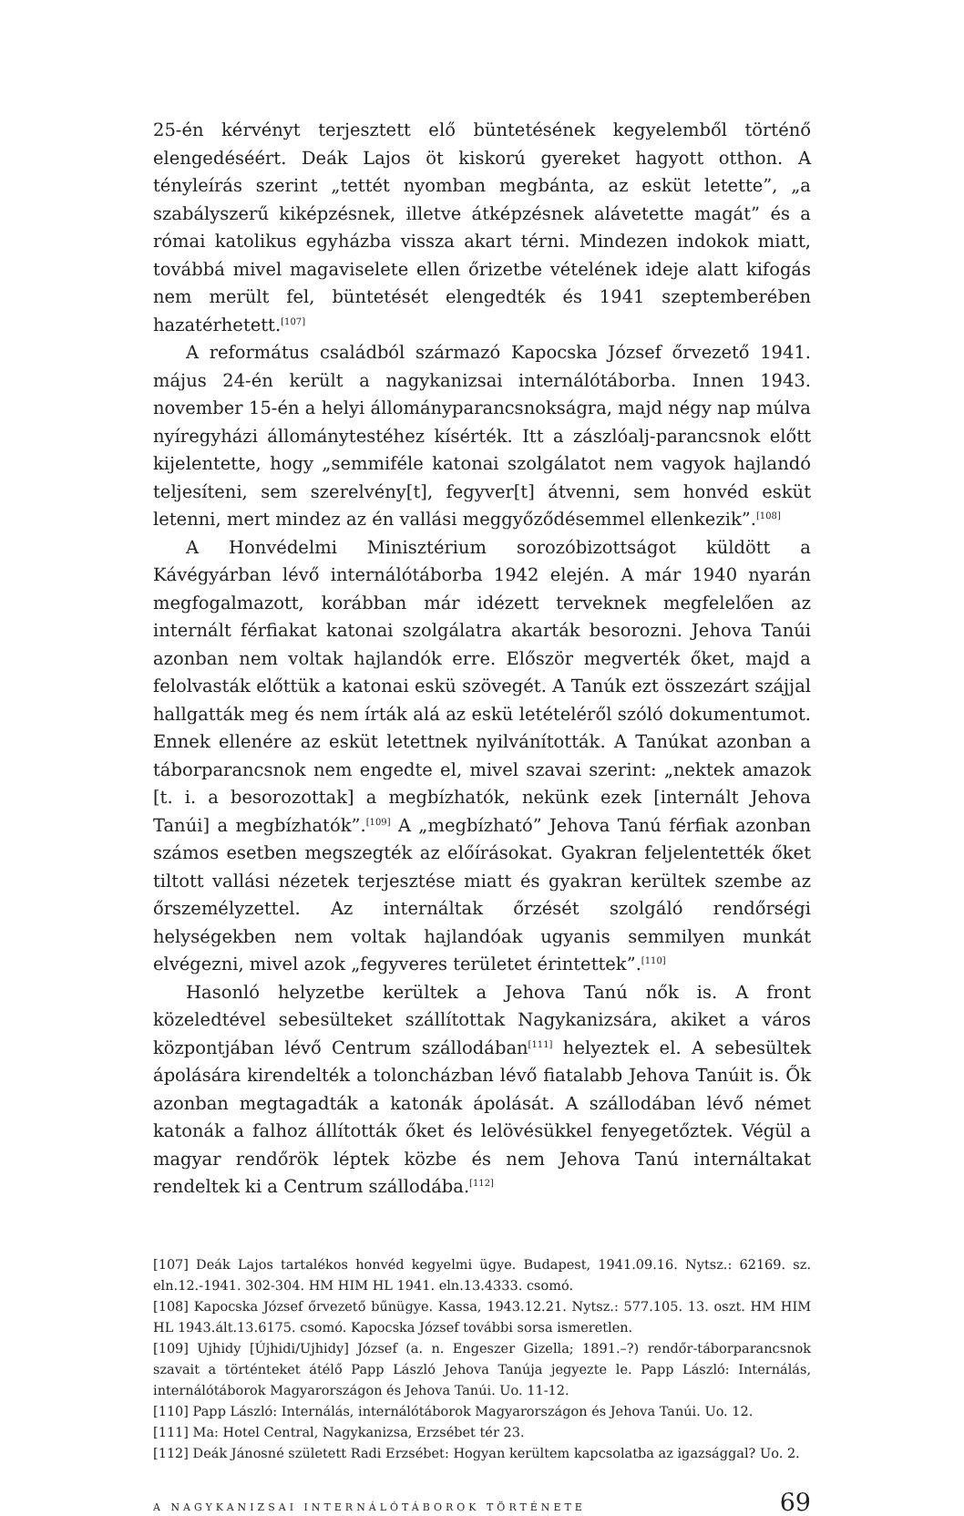25-én kérvényt terjesztett elő büntetésének kegyelemből történő elengedéséért. Deák Lajos öt kiskorú gyereket hagyott otthon. A tényleírás szerint „tettét nyomban megbánta, az esküt letette”, „a szabályszerű kiképzésnek, illetve átképzésnek alávetette magát” és a római katolikus egyházba vissza akart térni. Mindezen indokok miatt, továbbá mivel magaviselete ellen őrizetbe vételének ideje alatt kifogás nem merült fel, büntetését elengedték és 1941 szeptemberében hazatérhetett.<sup>[107]</sup>
A református családból származó Kapocska József őrvezető 1941. május 24-én került a nagykanizsai internálótáborba. Innen 1943. november 15-én a helyi állományparancsnokságra, majd négy nap múlva nyíregyházi állománytestéhez kísérték. Itt a zászlóalj-parancsnok előtt kijelentette, hogy „semmiféle katonai szolgálatot nem vagyok hajlandó teljesíteni, sem szerelvény[t], fegyver[t] átvenni, sem honvéd esküt letenni, mert mindez az én vallási meggyőződésemmel ellenkezik”.<sup>[108]</sup>
A Honvédelmi Minisztérium sorozóbizottságot küldött a Kávégyárban lévő internálótáborba 1942 elején. A már 1940 nyarán megfogalmazott, korábban már idézett terveknek megfelelően az internált férfiakat katonai szolgálatra akarták besorozni. Jehova Tanúi azonban nem voltak hajlandók erre. Először megverték őket, majd a felolvasták előttük a katonai eskü szövegét. A Tanúk ezt összezárt szájjal hallgatták meg és nem írták alá az eskü letételéről szóló dokumentumot. Ennek ellenére az esküt letettnek nyilvánították. A Tanúkat azonban a táborparancsnok nem engedte el, mivel szavai szerint: „nektek amazok [t. i. a besorozottak] a megbízhatók, nekünk ezek [internált Jehova Tanúi] a megbízhatók”.<sup>[109]</sup> A „megbízható” Jehova Tanú férfiak azonban számos esetben megszegték az előírásokat. Gyakran feljelentették őket tiltott vallási nézetek terjesztése miatt és gyakran kerültek szembe az őrszemélyzettel. Az internáltak őrzését szolgáló rendőrségi helységekben nem voltak hajlandóak ugyanis semmilyen munkát elvégezni, mivel azok „fegyveres területet érintettek”.<sup>[110]</sup>
Hasonló helyzetbe kerültek a Jehova Tanú nők is. A front közeledtével sebesülteket szállítottak Nagykanizsára, akiket a város központjában lévő Centrum szállodában<sup>[111]</sup> helyeztek el. A sebesültek ápolására kirendelték a toloncházban lévő fiatalabb Jehova Tanúit is. Ők azonban megtagadták a katonák ápolását. A szállodában lévő német katonák a falhoz állították őket és lelövésükkel fenyegetőztek. Végül a magyar rendőrök léptek közbe és nem Jehova Tanú internáltakat rendeltek ki a Centrum szállodába.<sup>[112]</sup>
[107] Deák Lajos tartalékos honvéd kegyelmi ügye. Budapest, 1941.09.16. Nytsz.: 62169. sz. eln.12.-1941. 302-304. HM HIM HL 1941. eln.13.4333. csomó.
[108] Kapocska József őrvezető bűnügye. Kassa, 1943.12.21. Nytsz.: 577.105. 13. oszt. HM HIM HL 1943.ált.13.6175. csomó. Kapocska József további sorsa ismeretlen.
[109] Ujhidy [Újhidi/Ujhidy] József (a. n. Engeszer Gizella; 1891.–?) rendőr-táborparancsnok szavait a történteket átélő Papp László Jehova Tanúja jegyezte le. Papp László: Internálás, internálótáborok Magyarországon és Jehova Tanúi. Uo. 11-12.
[110] Papp László: Internálás, internálótáborok Magyarországon és Jehova Tanúi. Uo. 12.
[111] Ma: Hotel Central, Nagykanizsa, Erzsébet tér 23.
[112] Deák Jánosné született Radi Erzsébet: Hogyan kerültem kapcsolatba az igazsággal? Uo. 2.
A NAGYKANIZSAI INTERNÁLÓTÁBOROK TÖRTÉNETE 69